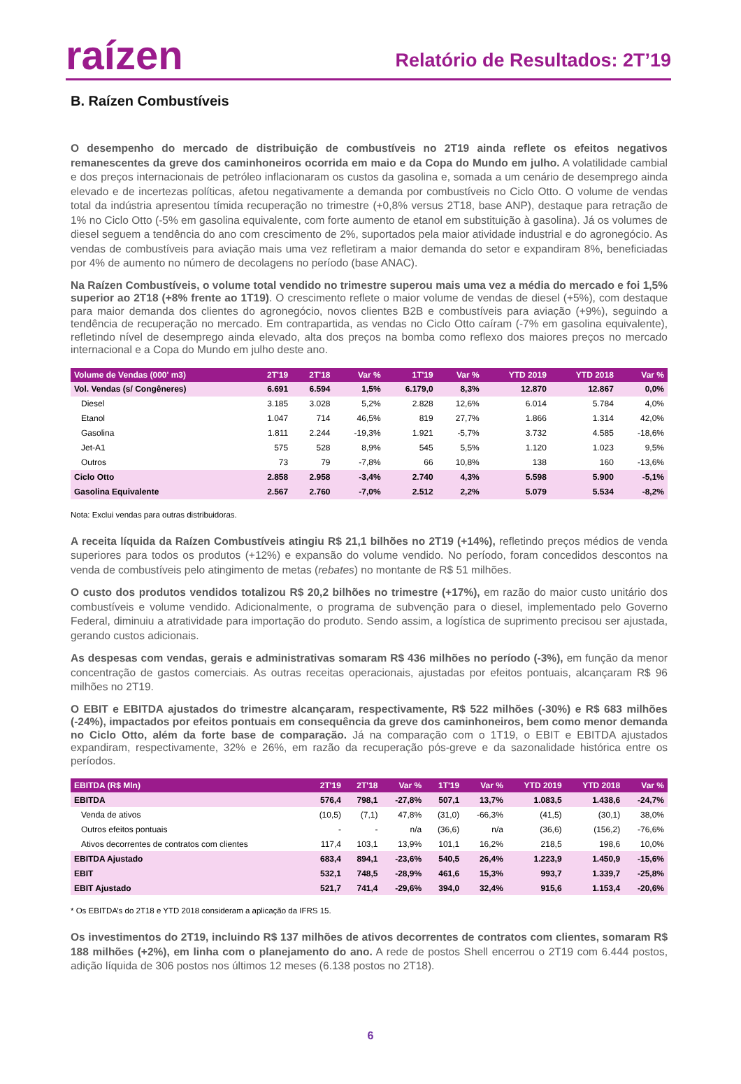raízen
Relatório de Resultados: 2T’19
B. Raízen Combustíveis
O desempenho do mercado de distribuição de combustíveis no 2T19 ainda reflete os efeitos negativos remanescentes da greve dos caminhoneiros ocorrida em maio e da Copa do Mundo em julho. A volatilidade cambial e dos preços internacionais de petróleo inflacionaram os custos da gasolina e, somada a um cenário de desemprego ainda elevado e de incertezas políticas, afetou negativamente a demanda por combustíveis no Ciclo Otto. O volume de vendas total da indústria apresentou tímida recuperação no trimestre (+0,8% versus 2T18, base ANP), destaque para retração de 1% no Ciclo Otto (-5% em gasolina equivalente, com forte aumento de etanol em substituição à gasolina). Já os volumes de diesel seguem a tendência do ano com crescimento de 2%, suportados pela maior atividade industrial e do agronegócio. As vendas de combustíveis para aviação mais uma vez refletiram a maior demanda do setor e expandiram 8%, beneficiadas por 4% de aumento no número de decolagens no período (base ANAC).
Na Raízen Combustíveis, o volume total vendido no trimestre superou mais uma vez a média do mercado e foi 1,5% superior ao 2T18 (+8% frente ao 1T19). O crescimento reflete o maior volume de vendas de diesel (+5%), com destaque para maior demanda dos clientes do agronegócio, novos clientes B2B e combustíveis para aviação (+9%), seguindo a tendência de recuperação no mercado. Em contrapartida, as vendas no Ciclo Otto caíram (-7% em gasolina equivalente), refletindo nível de desemprego ainda elevado, alta dos preços na bomba como reflexo dos maiores preços no mercado internacional e a Copa do Mundo em julho deste ano.
| Volume de Vendas (000' m3) | 2T'19 | 2T'18 | Var % | 1T'19 | Var % | YTD 2019 | YTD 2018 | Var % |
| --- | --- | --- | --- | --- | --- | --- | --- | --- |
| Vol. Vendas (s/ Congêneres) | 6.691 | 6.594 | 1,5% | 6.179,0 | 8,3% | 12.870 | 12.867 | 0,0% |
| Diesel | 3.185 | 3.028 | 5,2% | 2.828 | 12,6% | 6.014 | 5.784 | 4,0% |
| Etanol | 1.047 | 714 | 46,5% | 819 | 27,7% | 1.866 | 1.314 | 42,0% |
| Gasolina | 1.811 | 2.244 | -19,3% | 1.921 | -5,7% | 3.732 | 4.585 | -18,6% |
| Jet-A1 | 575 | 528 | 8,9% | 545 | 5,5% | 1.120 | 1.023 | 9,5% |
| Outros | 73 | 79 | -7,8% | 66 | 10,8% | 138 | 160 | -13,6% |
| Ciclo Otto | 2.858 | 2.958 | -3,4% | 2.740 | 4,3% | 5.598 | 5.900 | -5,1% |
| Gasolina Equivalente | 2.567 | 2.760 | -7,0% | 2.512 | 2,2% | 5.079 | 5.534 | -8,2% |
Nota: Exclui vendas para outras distribuidoras.
A receita líquida da Raízen Combustíveis atingiu R$ 21,1 bilhões no 2T19 (+14%), refletindo preços médios de venda superiores para todos os produtos (+12%) e expansão do volume vendido. No período, foram concedidos descontos na venda de combustíveis pelo atingimento de metas (rebates) no montante de R$ 51 milhões.
O custo dos produtos vendidos totalizou R$ 20,2 bilhões no trimestre (+17%), em razão do maior custo unitário dos combustíveis e volume vendido. Adicionalmente, o programa de subvenção para o diesel, implementado pelo Governo Federal, diminuiu a atratividade para importação do produto. Sendo assim, a logística de suprimento precisou ser ajustada, gerando custos adicionais.
As despesas com vendas, gerais e administrativas somaram R$ 436 milhões no período (-3%), em função da menor concentração de gastos comerciais. As outras receitas operacionais, ajustadas por efeitos pontuais, alcançaram R$ 96 milhões no 2T19.
O EBIT e EBITDA ajustados do trimestre alcançaram, respectivamente, R$ 522 milhões (-30%) e R$ 683 milhões (-24%), impactados por efeitos pontuais em consequência da greve dos caminhoneiros, bem como menor demanda no Ciclo Otto, além da forte base de comparação. Já na comparação com o 1T19, o EBIT e EBITDA ajustados expandiram, respectivamente, 32% e 26%, em razão da recuperação pós-greve e da sazonalidade histórica entre os períodos.
| EBITDA (R$ Mln) | 2T'19 | 2T'18 | Var % | 1T'19 | Var % | YTD 2019 | YTD 2018 | Var % |
| --- | --- | --- | --- | --- | --- | --- | --- | --- |
| EBITDA | 576,4 | 798,1 | -27,8% | 507,1 | 13,7% | 1.083,5 | 1.438,6 | -24,7% |
| Venda de ativos | (10,5) | (7,1) | 47,8% | (31,0) | -66,3% | (41,5) | (30,1) | 38,0% |
| Outros efeitos pontuais | - | - | n/a | (36,6) | n/a | (36,6) | (156,2) | -76,6% |
| Ativos decorrentes de contratos com clientes | 117,4 | 103,1 | 13,9% | 101,1 | 16,2% | 218,5 | 198,6 | 10,0% |
| EBITDA Ajustado | 683,4 | 894,1 | -23,6% | 540,5 | 26,4% | 1.223,9 | 1.450,9 | -15,6% |
| EBIT | 532,1 | 748,5 | -28,9% | 461,6 | 15,3% | 993,7 | 1.339,7 | -25,8% |
| EBIT Ajustado | 521,7 | 741,4 | -29,6% | 394,0 | 32,4% | 915,6 | 1.153,4 | -20,6% |
* Os EBITDA’s do 2T18 e YTD 2018 consideram a aplicação da IFRS 15.
Os investimentos do 2T19, incluindo R$ 137 milhões de ativos decorrentes de contratos com clientes, somaram R$ 188 milhões (+2%), em linha com o planejamento do ano. A rede de postos Shell encerrou o 2T19 com 6.444 postos, adição líquida de 306 postos nos últimos 12 meses (6.138 postos no 2T18).
6